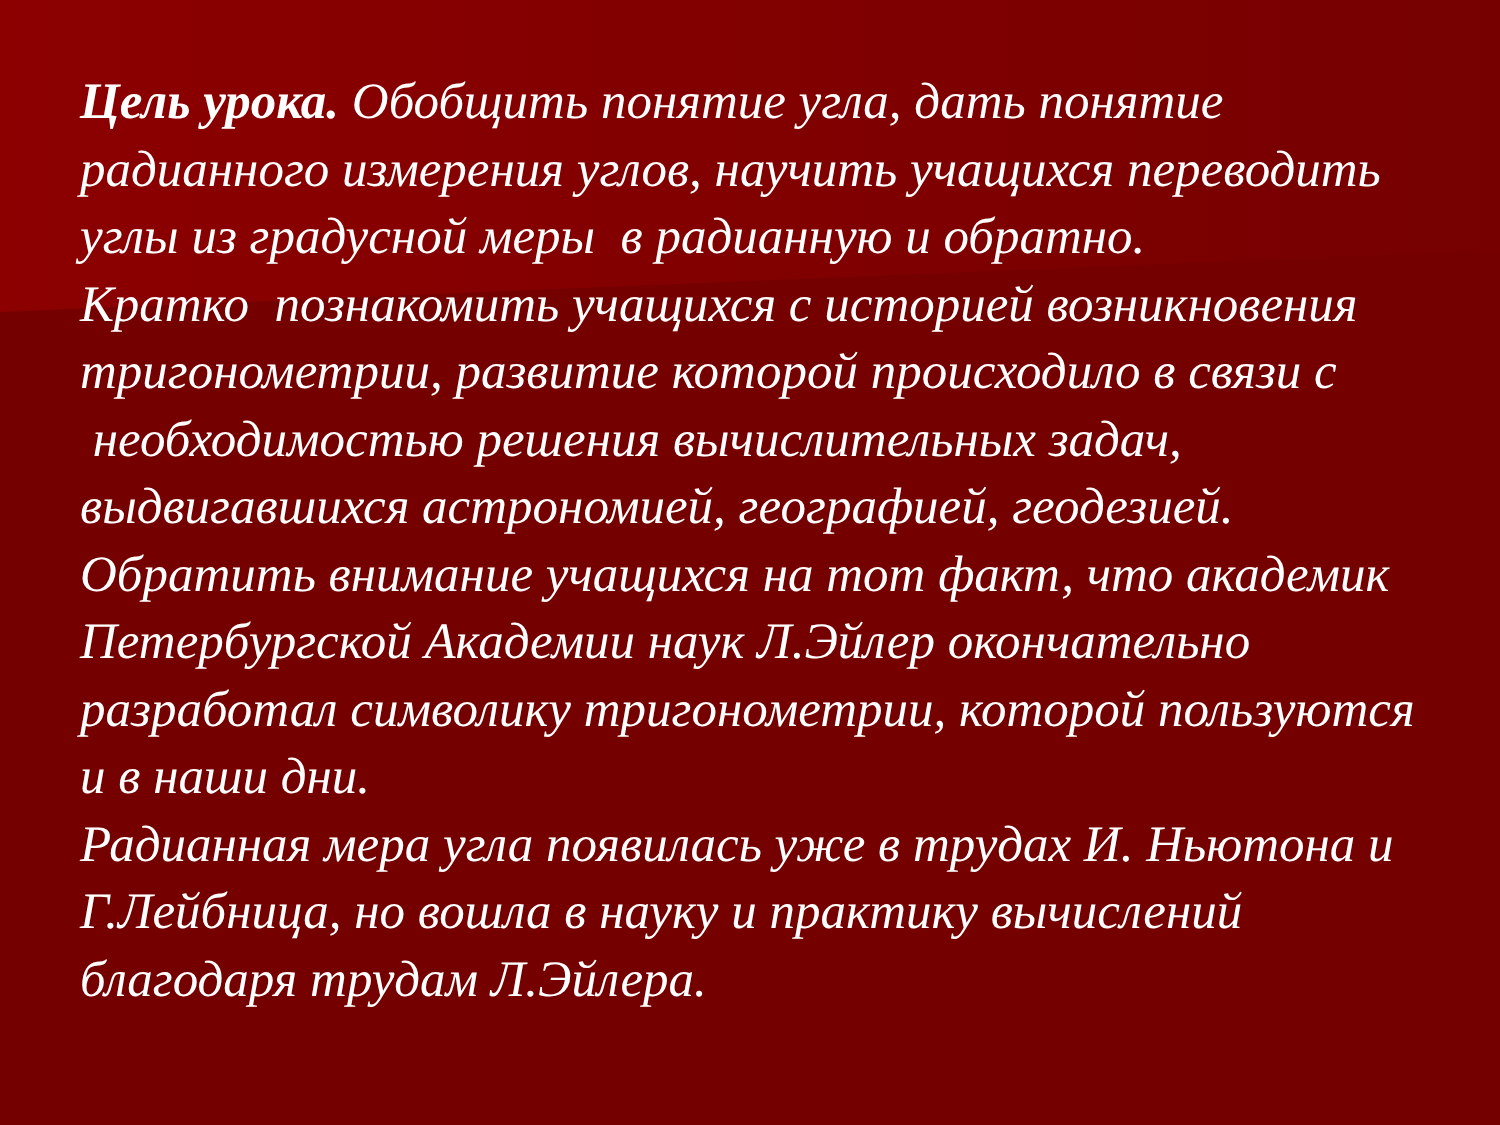Цель урока. Обобщить понятие угла, дать понятие радианного измерения углов, научить учащихся переводить углы из градусной меры в радианную и обратно.
Кратко познакомить учащихся с историей возникновения тригонометрии, развитие которой происходило в связи с необходимостью решения вычислительных задач, выдвигавшихся астрономией, географией, геодезией. Обратить внимание учащихся на тот факт, что академик Петербургской Академии наук Л.Эйлер окончательно разработал символику тригонометрии, которой пользуются и в наши дни.
Радианная мера угла появилась уже в трудах И. Ньютона и Г.Лейбница, но вошла в науку и практику вычислений благодаря трудам Л.Эйлера.